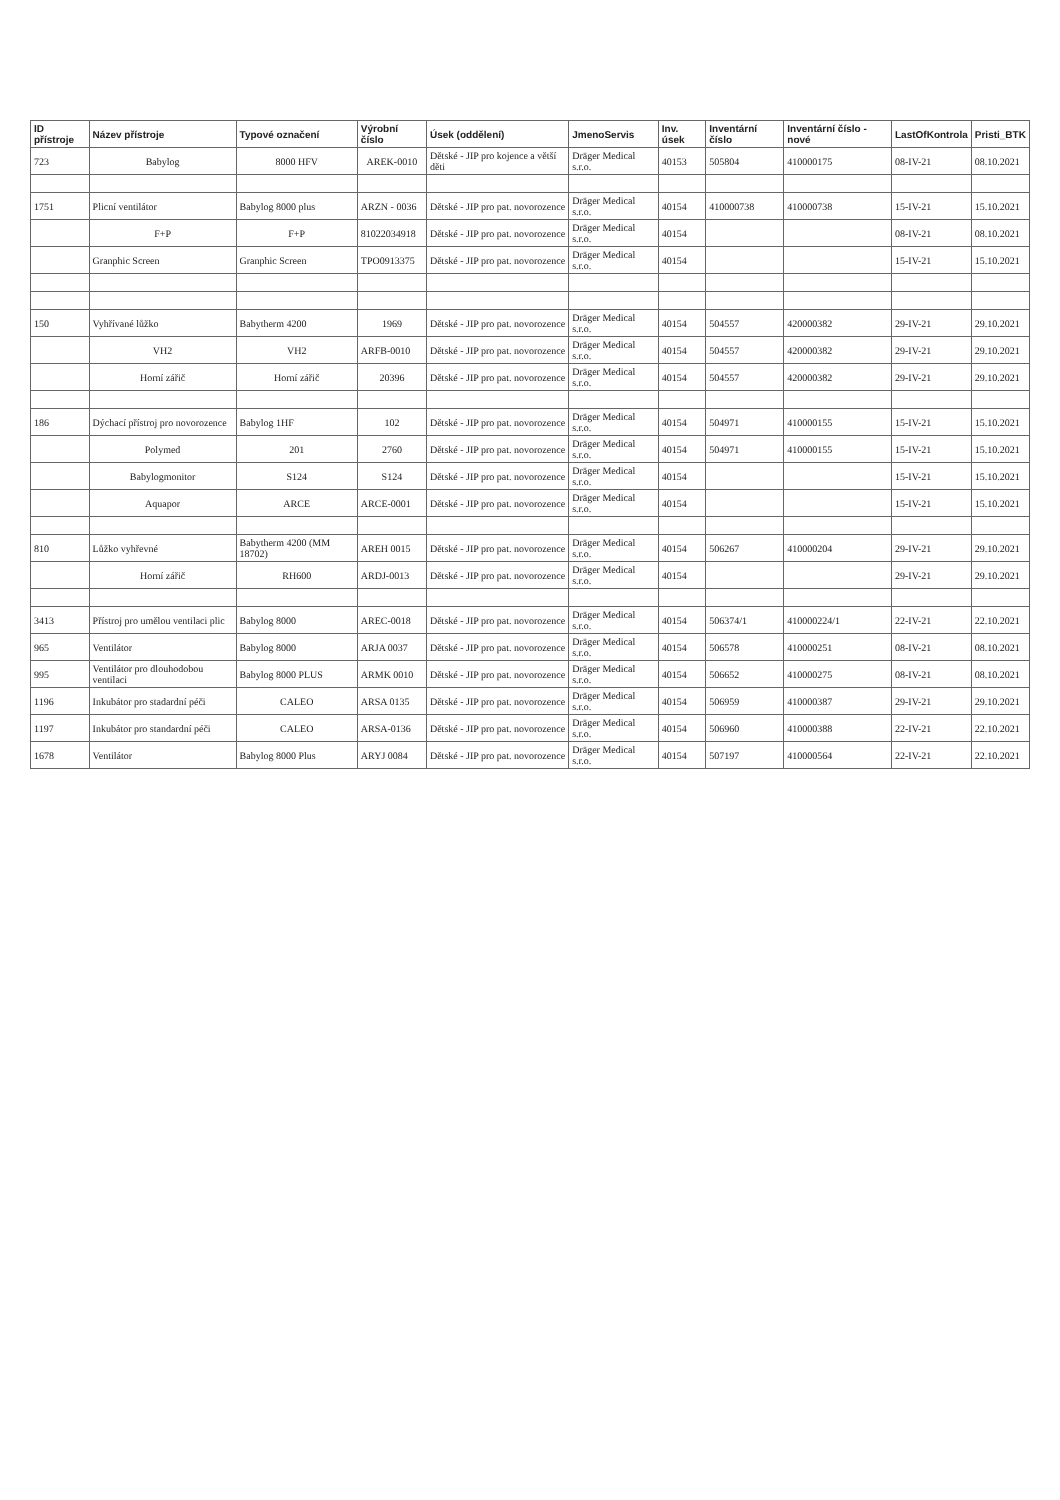| ID přístroje | Název přístroje | Typové označení | Výrobní číslo | Úsek (oddělení) | JmenoServis | Inv. úsek | Inventární číslo | Inventární číslo - nové | LastOfKontrola | Pristi_BTK |
| --- | --- | --- | --- | --- | --- | --- | --- | --- | --- | --- |
| 723 | Babylog | 8000 HFV | AREK-0010 | Dětské - JIP pro kojence a větší děti | Dräger Medical s.r.o. | 40153 | 505804 | 410000175 | 08-IV-21 | 08.10.2021 |
| 1751 | Plicní ventilátor | Babylog 8000 plus | ARZN - 0036 | Dětské - JIP pro pat. novorozence | Dräger Medical s.r.o. | 40154 | 410000738 | 410000738 | 15-IV-21 | 15.10.2021 |
| | F+P | F+P | 81022034918 | Dětské - JIP pro pat. novorozence | Dräger Medical s.r.o. | 40154 | | | 08-IV-21 | 08.10.2021 |
| | Granphic Screen | Granphic Screen | TPO0913375 | Dětské - JIP pro pat. novorozence | Dräger Medical s.r.o. | 40154 | | | 15-IV-21 | 15.10.2021 |
| 150 | Vyhřívané lůžko | Babytherm 4200 | 1969 | Dětské - JIP pro pat. novorozence | Dräger Medical s.r.o. | 40154 | 504557 | 420000382 | 29-IV-21 | 29.10.2021 |
| | VH2 | VH2 | ARFB-0010 | Dětské - JIP pro pat. novorozence | Dräger Medical s.r.o. | 40154 | 504557 | 420000382 | 29-IV-21 | 29.10.2021 |
| | Horní zářič | Horní zářič | 20396 | Dětské - JIP pro pat. novorozence | Dräger Medical s.r.o. | 40154 | 504557 | 420000382 | 29-IV-21 | 29.10.2021 |
| 186 | Dýchací přístroj pro novorozence | Babylog 1HF | 102 | Dětské - JIP pro pat. novorozence | Dräger Medical s.r.o. | 40154 | 504971 | 410000155 | 15-IV-21 | 15.10.2021 |
| | Polymed | 201 | 2760 | Dětské - JIP pro pat. novorozence | Dräger Medical s.r.o. | 40154 | 504971 | 410000155 | 15-IV-21 | 15.10.2021 |
| | Babylogmonitor | S124 | S124 | Dětské - JIP pro pat. novorozence | Dräger Medical s.r.o. | 40154 | | | 15-IV-21 | 15.10.2021 |
| | Aquapor | ARCE | ARCE-0001 | Dětské - JIP pro pat. novorozence | Dräger Medical s.r.o. | 40154 | | | 15-IV-21 | 15.10.2021 |
| 810 | Lůžko vyhřevné | Babytherm 4200 (MM 18702) | AREH 0015 | Dětské - JIP pro pat. novorozence | Dräger Medical s.r.o. | 40154 | 506267 | 410000204 | 29-IV-21 | 29.10.2021 |
| | Horní zářič | RH600 | ARDJ-0013 | Dětské - JIP pro pat. novorozence | Dräger Medical s.r.o. | 40154 | | | 29-IV-21 | 29.10.2021 |
| 3413 | Přístroj pro umělou ventilaci plic | Babylog 8000 | AREC-0018 | Dětské - JIP pro pat. novorozence | Dräger Medical s.r.o. | 40154 | 506374/1 | 410000224/1 | 22-IV-21 | 22.10.2021 |
| 965 | Ventilátor | Babylog 8000 | ARJA 0037 | Dětské - JIP pro pat. novorozence | Dräger Medical s.r.o. | 40154 | 506578 | 410000251 | 08-IV-21 | 08.10.2021 |
| 995 | Ventilátor pro dlouhodobou ventilaci | Babylog 8000 PLUS | ARMK 0010 | Dětské - JIP pro pat. novorozence | Dräger Medical s.r.o. | 40154 | 506652 | 410000275 | 08-IV-21 | 08.10.2021 |
| 1196 | Inkubátor pro stadardní péči | CALEO | ARSA 0135 | Dětské - JIP pro pat. novorozence | Dräger Medical s.r.o. | 40154 | 506959 | 410000387 | 29-IV-21 | 29.10.2021 |
| 1197 | Inkubátor pro standardní péči | CALEO | ARSA-0136 | Dětské - JIP pro pat. novorozence | Dräger Medical s.r.o. | 40154 | 506960 | 410000388 | 22-IV-21 | 22.10.2021 |
| 1678 | Ventilátor | Babylog 8000 Plus | ARYJ 0084 | Dětské - JIP pro pat. novorozence | Dräger Medical s.r.o. | 40154 | 507197 | 410000564 | 22-IV-21 | 22.10.2021 |